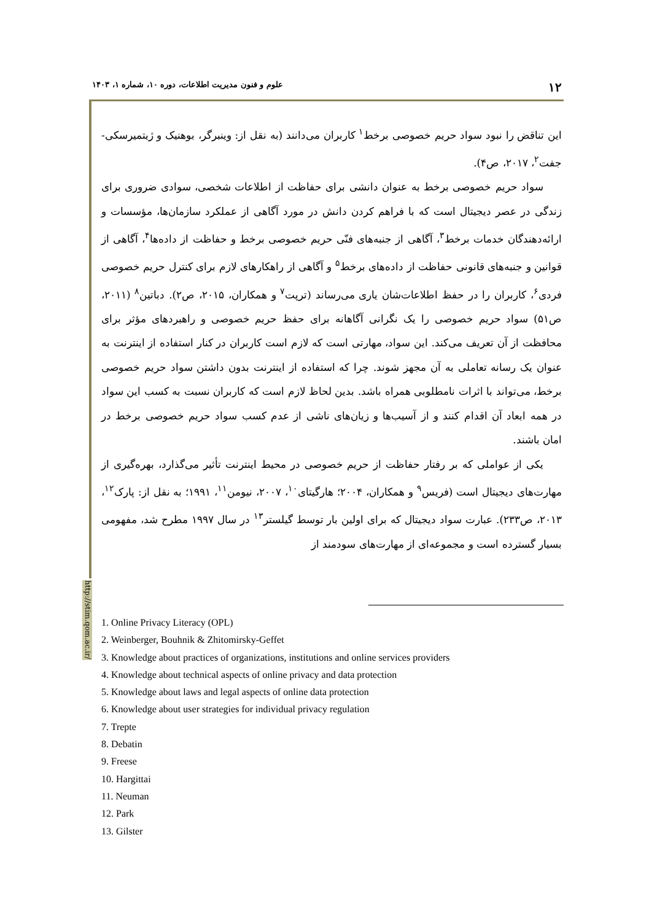۱۲ علوم و فنون مدیریت اطلاعات، دوره ۱۰، شماره ۱، ۱۴۰۳
http://stim.qom.ac.ir/
این تناقض را نبود سواد حریم خصوصی برخط<sup>۱</sup> کاربران می‌دانند (به نقل از: وینبرگر، بوهنیک و ژیتمیرسکی- جفت<sup>۲</sup>، ۲۰۱۷، ص۴).
سواد حریم خصوصی برخط به عنوان دانشی برای حفاظت از اطلاعات شخصی، سوادی ضروری برای زندگی در عصر دیجیتال است که با فراهم کردن دانش در مورد آگاهی از عملکرد سازمان‌ها، مؤسسات و ارائه‌دهندگان خدمات برخط<sup>۳</sup>، آگاهی از جنبه‌های فنّی حریم خصوصی برخط و حفاظت از داده‌ها<sup>۴</sup>، آگاهی از قوانین و جنبه‌های قانونی حفاظت از داده‌های برخط<sup>۵</sup> و آگاهی از راهکارهای لازم برای کنترل حریم خصوصی فردی<sup>۶</sup>، کاربران را در حفظ اطلاعات‌شان یاری می‌رساند (ترپت<sup>۷</sup> و همکاران، ۲۰۱۵، ص۲). دباتین<sup>۸</sup> (۲۰۱۱، ص۵۱) سواد حریم خصوصی را یک نگرانی آگاهانه برای حفظ حریم خصوصی و راهبردهای مؤثر برای محافظت از آن تعریف می‌کند. این سواد، مهارتی است که لازم است کاربران در کنار استفاده از اینترنت به عنوان یک رسانه تعاملی به آن مجهز شوند. چرا که استفاده از اینترنت بدون داشتن سواد حریم خصوصی برخط، می‌تواند با اثرات نامطلوبی همراه باشد. بدین لحاظ لازم است که کاربران نسبت به کسب این سواد در همه ابعاد آن اقدام کنند و از آسیب‌ها و زیان‌های ناشی از عدم کسب سواد حریم خصوصی برخط در امان باشند.
یکی از عواملی که بر رفتار حفاظت از حریم خصوصی در محیط اینترنت تأثیر می‌گذارد، بهره‌گیری از مهارت‌های دیجیتال است (فریس<sup>۹</sup> و همکاران، ۲۰۰۴؛ هارگیتای<sup>۱۰</sup>، ۲۰۰۷، نیومن<sup>۱۱</sup>، ۱۹۹۱؛ به نقل از: پارک<sup>۱۲</sup>، ۲۰۱۳، ص۲۳۳). عبارت سواد دیجیتال که برای اولین بار توسط گیلستر<sup>۱۳</sup> در سال ۱۹۹۷ مطرح شد، مفهومی بسیار گسترده است و مجموعه‌ای از مهارت‌های سودمند از
1. Online Privacy Literacy (OPL)
2. Weinberger, Bouhnik & Zhitomirsky-Geffet
3. Knowledge about practices of organizations, institutions and online services providers
4. Knowledge about technical aspects of online privacy and data protection
5. Knowledge about laws and legal aspects of online data protection
6. Knowledge about user strategies for individual privacy regulation
7. Trepte
8. Debatin
9. Freese
10. Hargittai
11. Neuman
12. Park
13. Gilster